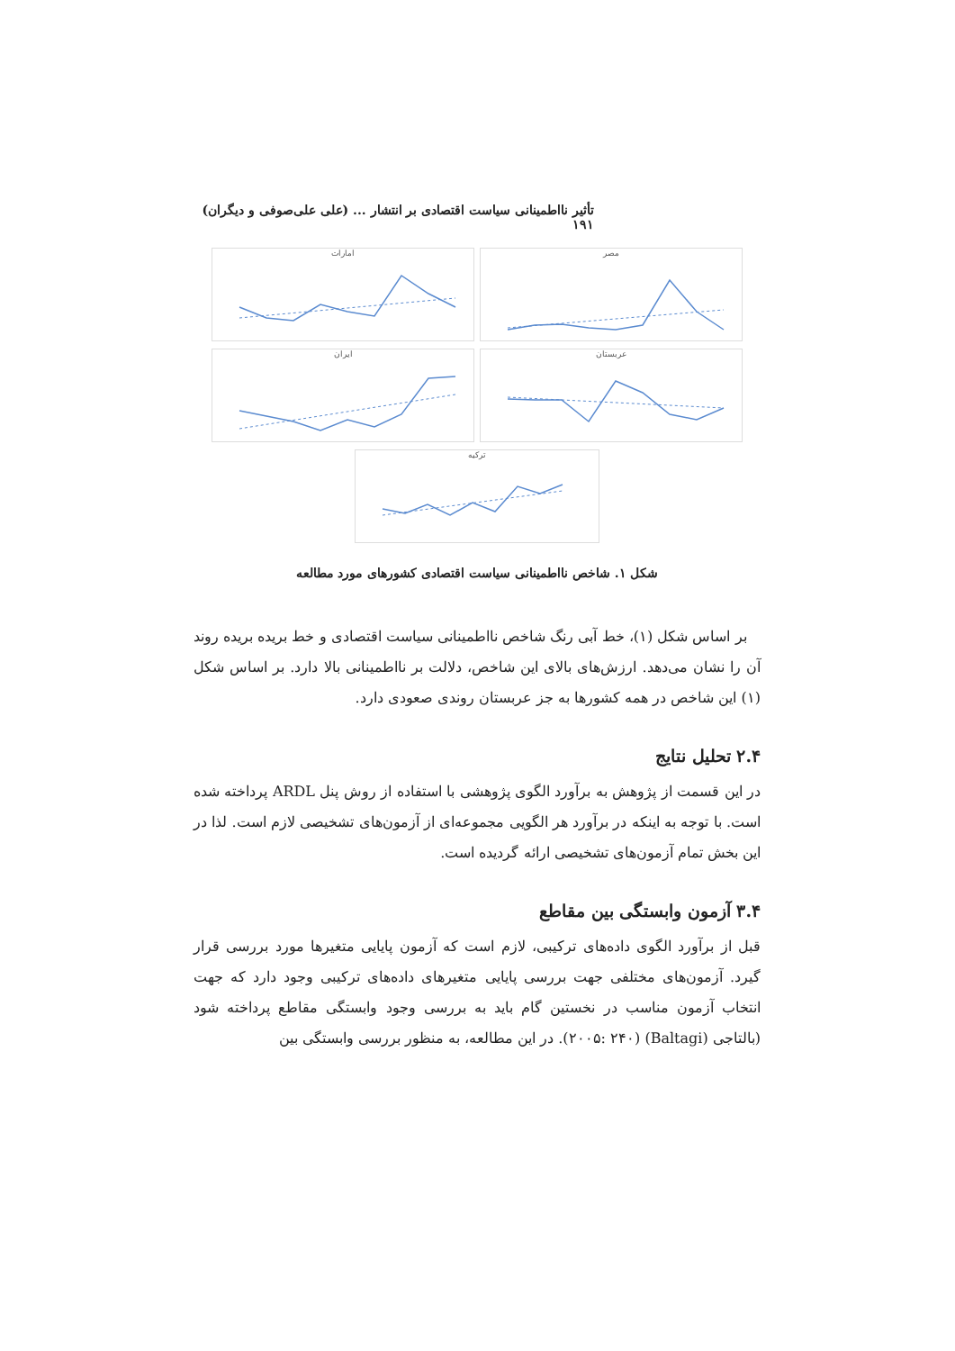تأثیر نااطمینانی سیاست اقتصادی بر انتشار ... (علی علی‌صوفی و دیگران) ۱۹۱
مصر امارات
عربستان ایران
ترکیه
شکل ۱. شاخص نااطمینانی سیاست اقتصادی کشورهای مورد مطالعه
بر اساس شکل (۱)، خط آبی رنگ شاخص نااطمینانی سیاست اقتصادی و خط بریده بریده روند آن را نشان می‌دهد. ارزش‌های بالای این شاخص، دلالت بر نااطمینانی بالا دارد. بر اساس شکل (۱) این شاخص در همه کشورها به جز عربستان روندی صعودی دارد.
۲.۴ تحلیل نتایج
در این قسمت از پژوهش به برآورد الگوی پژوهشی با استفاده از روش پنل ARDL پرداخته شده است. با توجه به اینکه در برآورد هر الگویی مجموعه‌ای از آزمون‌های تشخیصی لازم است. لذا در این بخش تمام آزمون‌های تشخیصی ارائه گردیده است.
۳.۴ آزمون وابستگی بین مقاطع
قبل از برآورد الگوی داده‌های ترکیبی، لازم است که آزمون پایایی متغیرها مورد بررسی قرار گیرد. آزمون‌های مختلفی جهت بررسی پایایی متغیرهای داده‌های ترکیبی وجود دارد که جهت انتخاب آزمون مناسب در نخستین گام باید به بررسی وجود وابستگی مقاطع پرداخته شود (بالتاجی (Baltagi) (۲۰۰۵: ۲۴۰). در این مطالعه، به منظور بررسی وابستگی بین